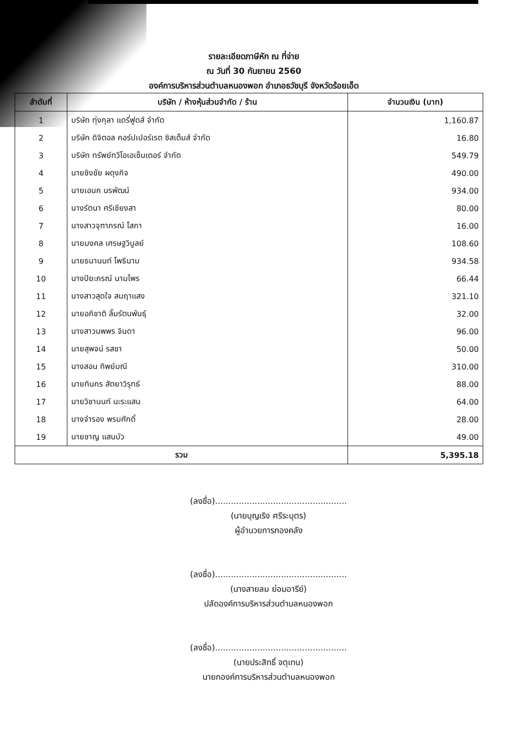รายละเอียดภาษีหัก ณ ที่จ่าย
ณ วันที่ 30 กันยายน 2560
องค์การบริหารส่วนตำบลหนองพอก อำเภอธวัชบุรี จังหวัดร้อยเอ็ด
| ลำดับที่ | บริษัท / ห้างหุ้นส่วนจำกัด / ร้าน | จำนวนเงิน (บาท) |
| --- | --- | --- |
| 1 | บริษัท ทุ่งกุลา แดรี่ฟูดส์ จำกัด | 1,160.87 |
| 2 | บริษัท ดิจิตอล คอร์ปเปอร์เรต ซิสเต็มส์ จำกัด | 16.80 |
| 3 | บริษัท ทรัพย์ทวีโอเอเซ็นเตอร์ จำกัด | 549.79 |
| 4 | นายชิงชัย ผดุงกิจ | 490.00 |
| 5 | นายเอนก นรพัฒน์ | 934.00 |
| 6 | นางรัตนา ศรีเชียงสา | 80.00 |
| 7 | นางสาวจุฑาภรณ์ โสภา | 16.00 |
| 8 | นายมงคล เศรษฐวิบูลย์ | 108.60 |
| 9 | นายธนานนท์ โพธินาม | 934.58 |
| 10 | นางปิยะภรณ์ นามไพร | 66.44 |
| 11 | นางสาวสุดใจ สมฤาแสง | 321.10 |
| 12 | นายอภิชาติ ลิ้มรัตนพันธุ์ | 32.00 |
| 13 | นางสาวนพพร จินดา | 96.00 |
| 14 | นายสุพจน์ รสชา | 50.00 |
| 15 | นางสอน ทิพย์มณี | 310.00 |
| 16 | นายทินกร สัตยาวิรุทธ์ | 88.00 |
| 17 | นายวิชานนท์ นะระแสน | 64.00 |
| 18 | นางจำรอง พรมศักดิ์ | 28.00 |
| 19 | นายชาญ แสนบัว | 49.00 |
| รวม | | 5,395.18 |
(ลงชื่อ)..................................................
(นายบุญเริง ศรีระบุตร)
ผู้อำนวยการกองคลัง
(ลงชื่อ)..................................................
(นางสายลม ย่อมอารีย์)
ปลัดองค์การบริหารส่วนตำบลหนองพอก
(ลงชื่อ)..................................................
(นายประสิทธิ์ จตุเทน)
นายกองค์การบริหารส่วนตำบลหนองพอก